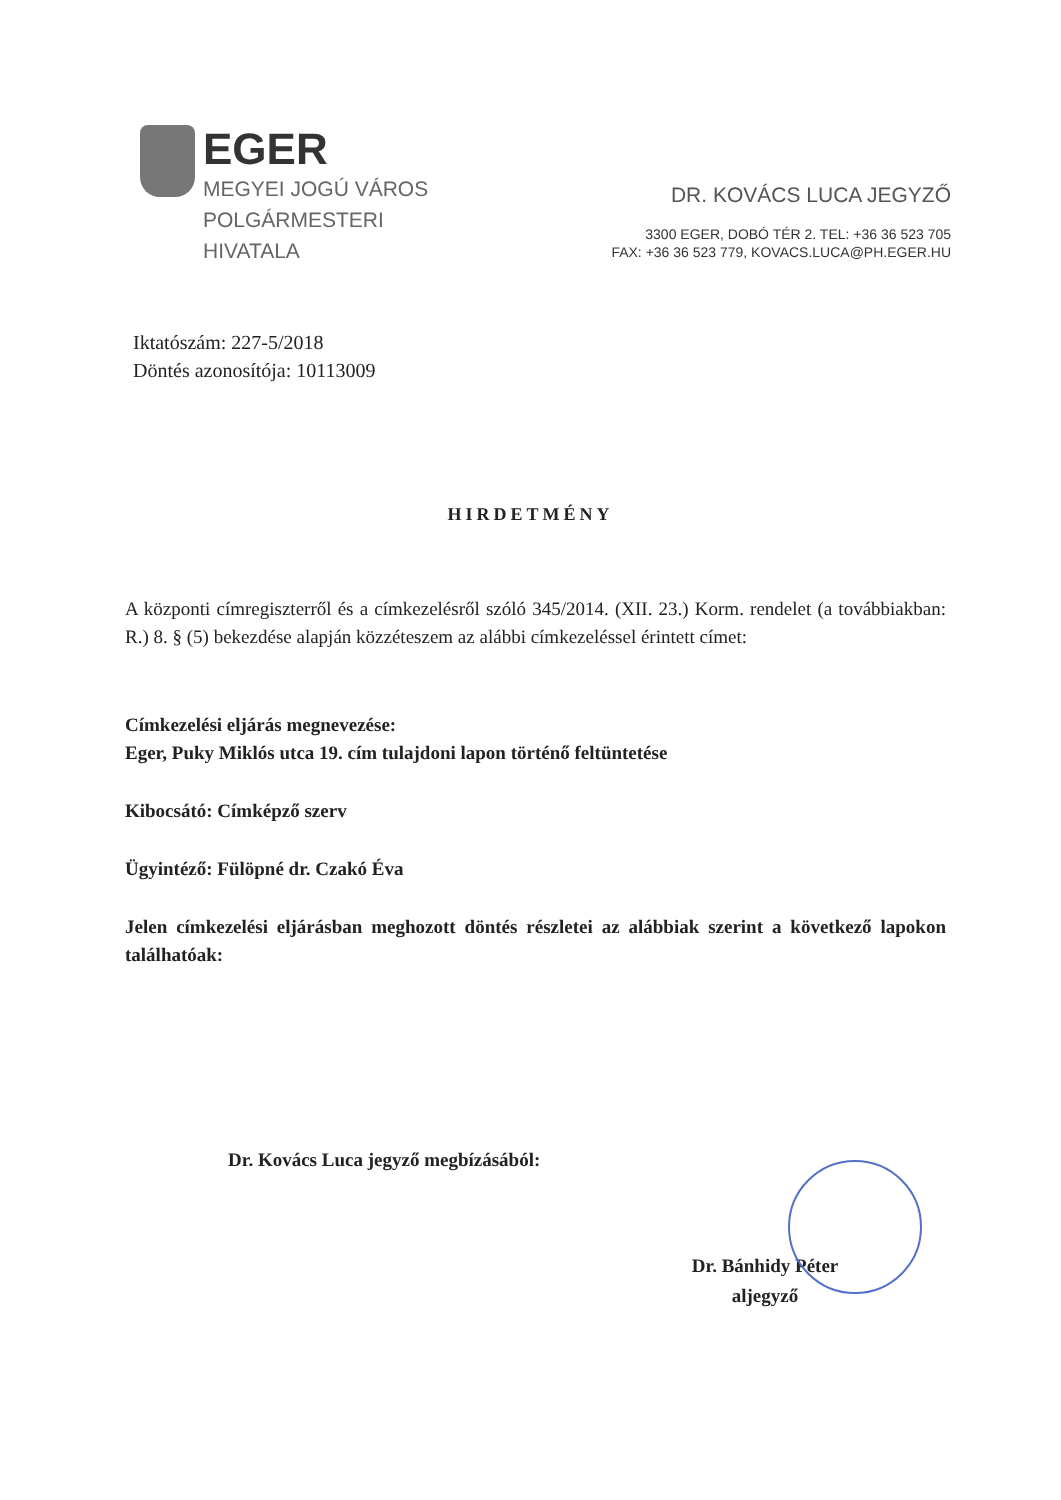EGER
MEGYEI JOGÚ VÁROS
POLGÁRMESTERI
HIVATALA
DR. KOVÁCS LUCA JEGYZŐ
3300 EGER, DOBÓ TÉR 2. TEL: +36 36 523 705
FAX: +36 36 523 779, KOVACS.LUCA@PH.EGER.HU
Iktatószám: 227-5/2018
Döntés azonosítója: 10113009
HIRDETMÉNY
A központi címregiszterről és a címkezelésről szóló 345/2014. (XII. 23.) Korm. rendelet (a továbbiakban: R.) 8. § (5) bekezdése alapján közzéteszem az alábbi címkezeléssel érintett címet:
Címkezelési eljárás megnevezése:
Eger, Puky Miklós utca 19. cím tulajdoni lapon történő feltüntetése
Kibocsátó: Címképző szerv
Ügyintéző: Fülöpné dr. Czakó Éva
Jelen címkezelési eljárásban meghozott döntés részletei az alábbiak szerint a következő lapokon találhatóak:
Dr. Kovács Luca jegyző megbízásából:
Dr. Bánhidy Péter
aljegyző